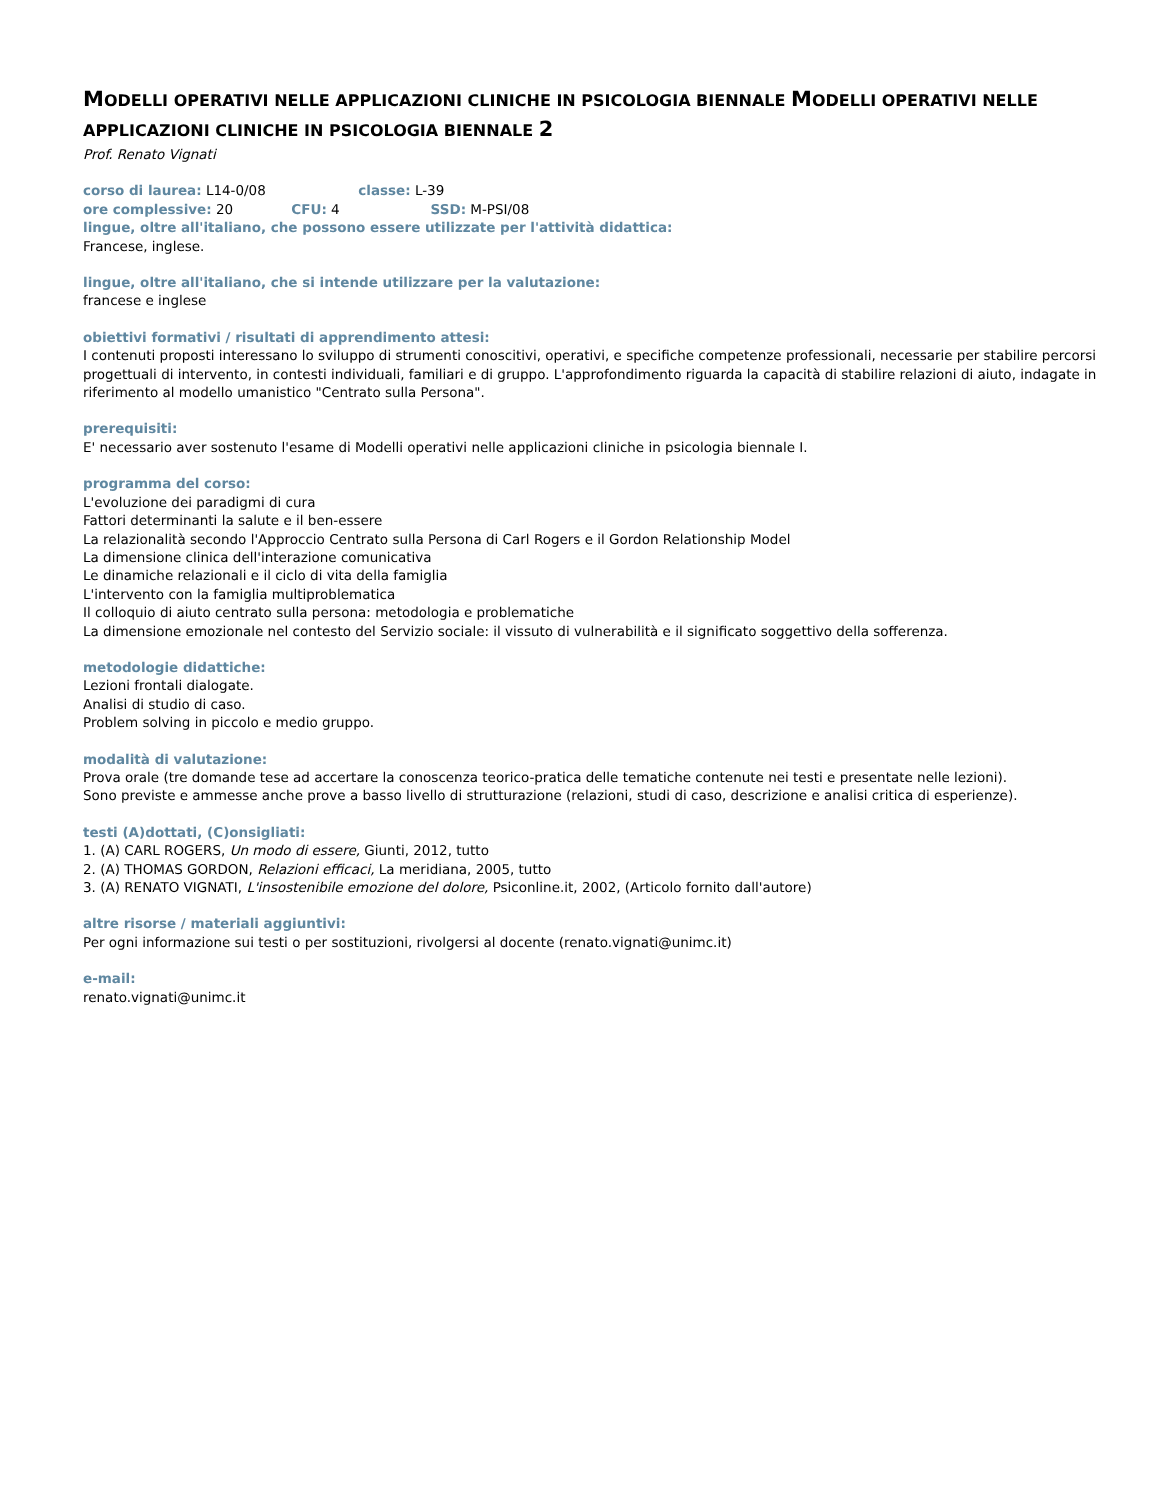MODELLI OPERATIVI NELLE APPLICAZIONI CLINICHE IN PSICOLOGIA BIENNALE MODELLI OPERATIVI NELLE APPLICAZIONI CLINICHE IN PSICOLOGIA BIENNALE 2
Prof. Renato Vignati
corso di laurea: L14-0/08 classe: L-39
ore complessive: 20 CFU: 4 SSD: M-PSI/08
lingue, oltre all'italiano, che possono essere utilizzate per l'attività didattica:
Francese, inglese.
lingue, oltre all'italiano, che si intende utilizzare per la valutazione:
francese e inglese
obiettivi formativi / risultati di apprendimento attesi:
I contenuti proposti interessano lo sviluppo di strumenti conoscitivi, operativi, e specifiche competenze professionali, necessarie per stabilire percorsi progettuali di intervento, in contesti individuali, familiari e di gruppo. L'approfondimento riguarda la capacità di stabilire relazioni di aiuto, indagate in riferimento al modello umanistico "Centrato sulla Persona".
prerequisiti:
E' necessario aver sostenuto l'esame di Modelli operativi nelle applicazioni cliniche in psicologia biennale I.
programma del corso:
L'evoluzione dei paradigmi di cura
Fattori determinanti la salute e il ben-essere
La relazionalità secondo l'Approccio Centrato sulla Persona di Carl Rogers e il Gordon Relationship Model
La dimensione clinica dell'interazione comunicativa
Le dinamiche relazionali e il ciclo di vita della famiglia
L'intervento con la famiglia multiproblematica
Il colloquio di aiuto centrato sulla persona: metodologia e problematiche
La dimensione emozionale nel contesto del Servizio sociale: il vissuto di vulnerabilità e il significato soggettivo della sofferenza.
metodologie didattiche:
Lezioni frontali dialogate.
Analisi di studio di caso.
Problem solving in piccolo e medio gruppo.
modalità di valutazione:
Prova orale (tre domande tese ad accertare la conoscenza teorico-pratica delle tematiche contenute nei testi e presentate nelle lezioni).
Sono previste e ammesse anche prove a basso livello di strutturazione (relazioni, studi di caso, descrizione e analisi critica di esperienze).
testi (A)dottati, (C)onsigliati:
1. (A) CARL ROGERS, Un modo di essere, Giunti, 2012, tutto
2. (A) THOMAS GORDON, Relazioni efficaci, La meridiana, 2005, tutto
3. (A) RENATO VIGNATI, L'insostenibile emozione del dolore, Psiconline.it, 2002, (Articolo fornito dall'autore)
altre risorse / materiali aggiuntivi:
Per ogni informazione sui testi o per sostituzioni, rivolgersi al docente (renato.vignati@unimc.it)
e-mail:
renato.vignati@unimc.it